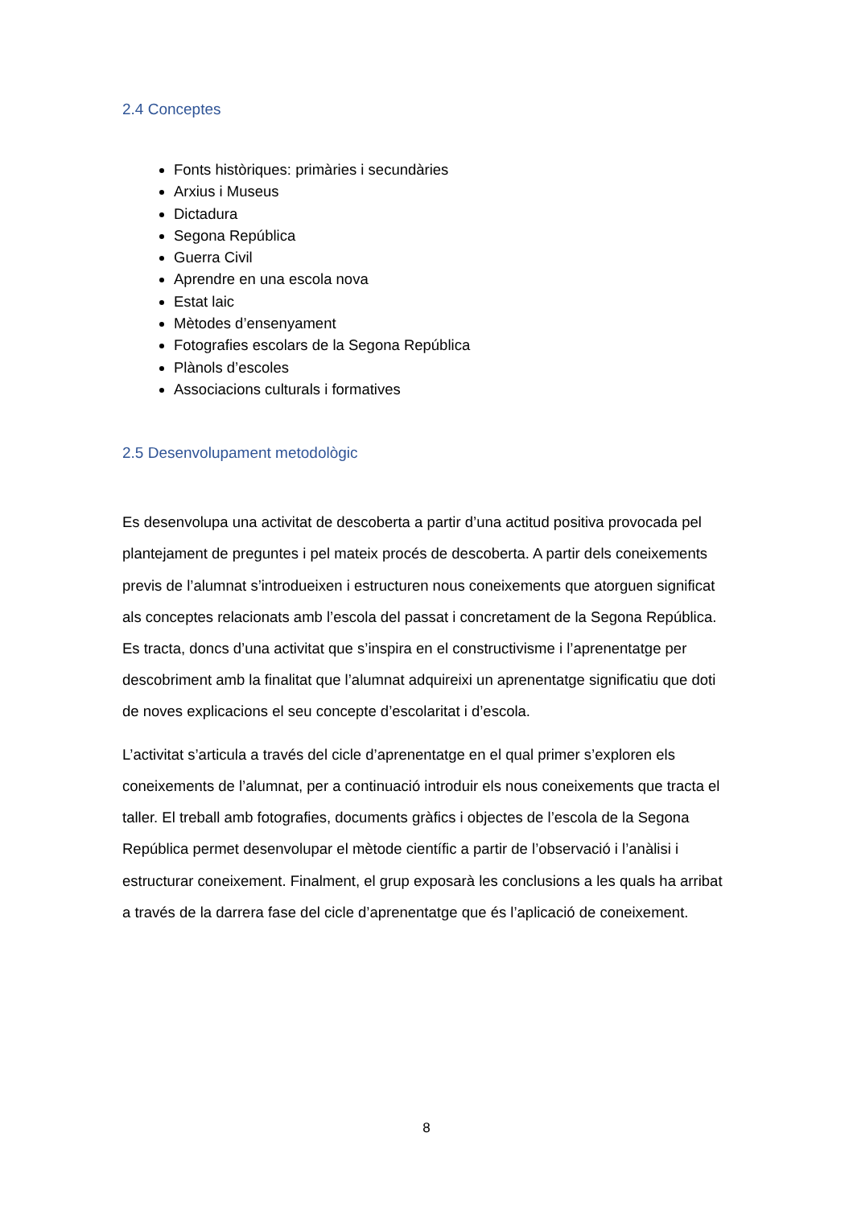2.4 Conceptes
Fonts històriques: primàries i secundàries
Arxius i Museus
Dictadura
Segona República
Guerra Civil
Aprendre en una escola nova
Estat laic
Mètodes d’ensenyament
Fotografies escolars de la Segona República
Plànols d’escoles
Associacions culturals i formatives
2.5 Desenvolupament metodològic
Es desenvolupa una activitat de descoberta a partir d’una actitud positiva provocada pel plantejament de preguntes i pel mateix procés de descoberta. A partir dels coneixements previs de l’alumnat s’introdueixen i estructuren nous coneixements que atorguen significat als conceptes relacionats amb l’escola del passat i concretament de la Segona República. Es tracta, doncs d’una activitat que s’inspira en el constructivisme i l’aprenentatge per descobriment amb la finalitat que l’alumnat adquireixi un aprenentatge significatiu que doti de noves explicacions el seu concepte d’escolaritat i d’escola.
L’activitat s’articula a través del cicle d’aprenentatge en el qual primer s’exploren els coneixements de l’alumnat, per a continuació introduir els nous coneixements que tracta el taller. El treball amb fotografies, documents gràfics i objectes de l’escola de la Segona República permet desenvolupar el mètode científic a partir de l’observació i l’anàlisi i estructurar coneixement. Finalment, el grup exposarà les conclusions a les quals ha arribat a través de la darrera fase del cicle d’aprenentatge que és l’aplicació de coneixement.
8